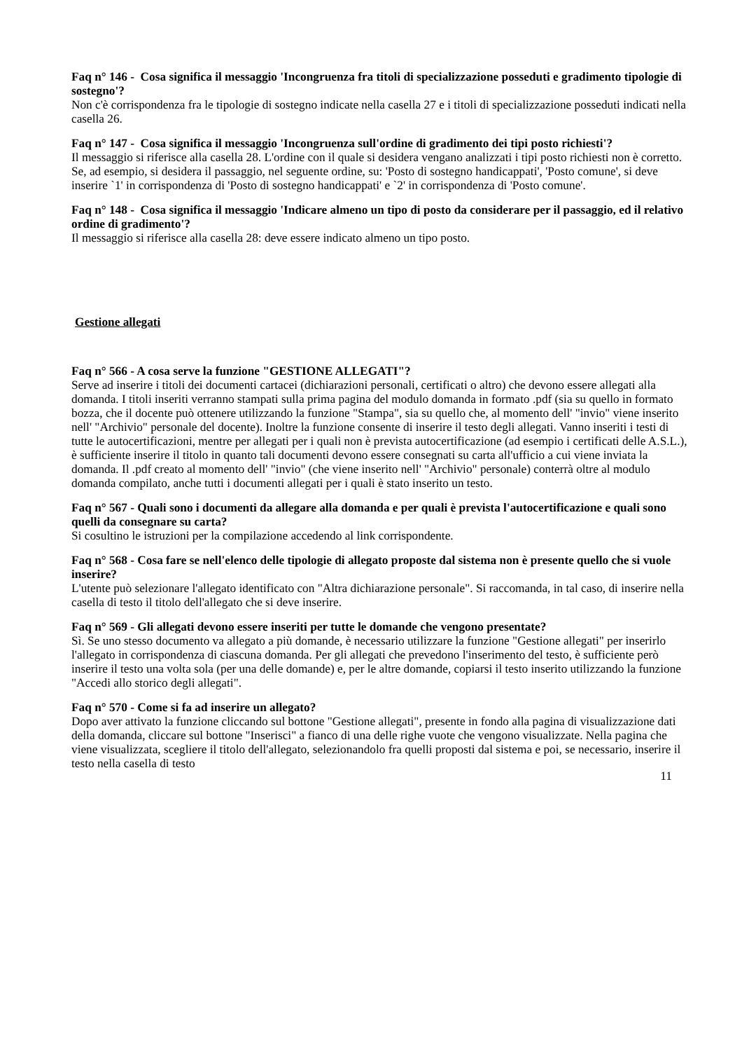Faq n° 146 - Cosa significa il messaggio 'Incongruenza fra titoli di specializzazione posseduti e gradimento tipologie di sostegno'?
Non c'è corrispondenza fra le tipologie di sostegno indicate nella casella 27 e i titoli di specializzazione posseduti indicati nella casella 26.
Faq n° 147 - Cosa significa il messaggio 'Incongruenza sull'ordine di gradimento dei tipi posto richiesti'?
Il messaggio si riferisce alla casella 28. L'ordine con il quale si desidera vengano analizzati i tipi posto richiesti non è corretto. Se, ad esempio, si desidera il passaggio, nel seguente ordine, su: 'Posto di sostegno handicappati', 'Posto comune', si deve inserire `1' in corrispondenza di 'Posto di sostegno handicappati' e `2' in corrispondenza di 'Posto comune'.
Faq n° 148 - Cosa significa il messaggio 'Indicare almeno un tipo di posto da considerare per il passaggio, ed il relativo ordine di gradimento'?
Il messaggio si riferisce alla casella 28: deve essere indicato almeno un tipo posto.
Gestione allegati
Faq n° 566 - A cosa serve la funzione "GESTIONE ALLEGATI"?
Serve ad inserire i titoli dei documenti cartacei (dichiarazioni personali, certificati o altro) che devono essere allegati alla domanda. I titoli inseriti verranno stampati sulla prima pagina del modulo domanda in formato .pdf (sia su quello in formato bozza, che il docente può ottenere utilizzando la funzione "Stampa", sia su quello che, al momento dell' "invio" viene inserito nell' "Archivio" personale del docente). Inoltre la funzione consente di inserire il testo degli allegati. Vanno inseriti i testi di tutte le autocertificazioni, mentre per allegati per i quali non è prevista autocertificazione (ad esempio i certificati delle A.S.L.), è sufficiente inserire il titolo in quanto tali documenti devono essere consegnati su carta all'ufficio a cui viene inviata la domanda. Il .pdf creato al momento dell' "invio" (che viene inserito nell' "Archivio" personale) conterrà oltre al modulo domanda compilato, anche tutti i documenti allegati per i quali è stato inserito un testo.
Faq n° 567 - Quali sono i documenti da allegare alla domanda e per quali è prevista l'autocertificazione e quali sono quelli da consegnare su carta?
Si cosultino le istruzioni per la compilazione accedendo al link corrispondente.
Faq n° 568 - Cosa fare se nell'elenco delle tipologie di allegato proposte dal sistema non è presente quello che si vuole inserire?
L'utente può selezionare l'allegato identificato con "Altra dichiarazione personale". Si raccomanda, in tal caso, di inserire nella casella di testo il titolo dell'allegato che si deve inserire.
Faq n° 569 - Gli allegati devono essere inseriti per tutte le domande che vengono presentate?
Sì. Se uno stesso documento va allegato a più domande, è necessario utilizzare la funzione "Gestione allegati" per inserirlo l'allegato in corrispondenza di ciascuna domanda. Per gli allegati che prevedono l'inserimento del testo, è sufficiente però inserire il testo una volta sola (per una delle domande) e, per le altre domande, copiarsi il testo inserito utilizzando la funzione "Accedi allo storico degli allegati".
Faq n° 570 - Come si fa ad inserire un allegato?
Dopo aver attivato la funzione cliccando sul bottone "Gestione allegati", presente in fondo alla pagina di visualizzazione dati della domanda, cliccare sul bottone "Inserisci" a fianco di una delle righe vuote che vengono visualizzate. Nella pagina che viene visualizzata, scegliere il titolo dell'allegato, selezionandolo fra quelli proposti dal sistema e poi, se necessario, inserire il testo nella casella di testo
11